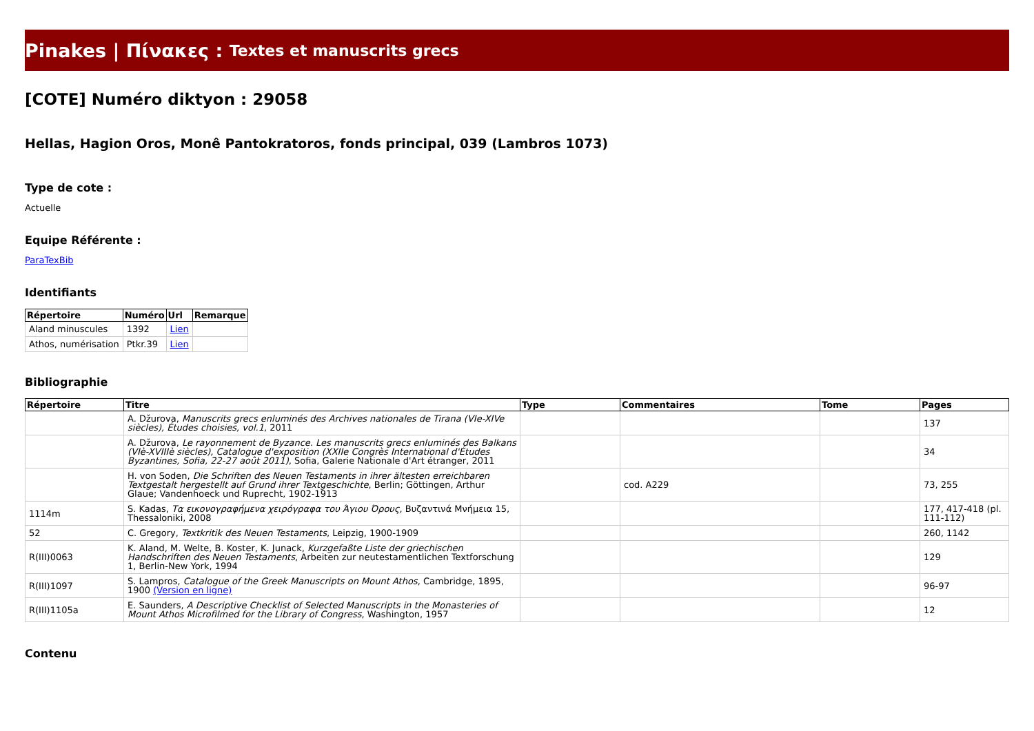Pinakes | Πίνακες : Textes et manuscrits grecs
[COTE] Numéro diktyon : 29058
Hellas, Hagion Oros, Monê Pantokratoros, fonds principal, 039 (Lambros 1073)
Type de cote :
Actuelle
Equipe Référente :
ParaTexBib
Identifiants
| Répertoire | Numéro | Url | Remarque |
| --- | --- | --- | --- |
| Aland minuscules | 1392 | Lien | |
| Athos, numérisation | Ptkr.39 | Lien | |
Bibliographie
| Répertoire | Titre | Type | Commentaires | Tome | Pages |
| --- | --- | --- | --- | --- | --- |
| | A. Džurova, Manuscrits grecs enluminés des Archives nationales de Tirana (VIe-XIVe siècles), Études choisies, vol.1 , 2011 | | | | 137 |
| | A. Džurova, Le rayonnement de Byzance. Les manuscrits grecs enluminés des Balkans (VIè-XVIIIè siècles), Catalogue d'exposition (XXIIe Congrès International d'Études Byzantines, Sofia, 22-27 août 2011) , Sofia, Galerie Nationale d'Art étranger, 2011 | | | | 34 |
| | H. von Soden, Die Schriften des Neuen Testaments in ihrer ältesten erreichbaren Textgestalt hergestellt auf Grund ihrer Textgeschichte , Berlin; Göttingen, Arthur Glaue; Vandenhoeck und Ruprecht, 1902-1913 | | cod. A229 | | 73, 255 |
| 1114m | S. Kadas, Τα εικονογραφήμενα χειρόγραφα του Άγιου Όρους , Βυζαντινά Μνήμεια 15, Thessaloniki, 2008 | | | | 177, 417-418 (pl. 111-112) |
| 52 | C. Gregory, Textkritik des Neuen Testaments , Leipzig, 1900-1909 | | | | 260, 1142 |
| R(III)0063 | K. Aland, M. Welte, B. Koster, K. Junack, Kurzgefaßte Liste der griechischen Handschriften des Neuen Testaments , Arbeiten zur neutestamentlichen Textforschung 1, Berlin-New York, 1994 | | | | 129 |
| R(III)1097 | S. Lampros, Catalogue of the Greek Manuscripts on Mount Athos , Cambridge, 1895, 1900 (Version en ligne) | | | | 96-97 |
| R(III)1105a | E. Saunders, A Descriptive Checklist of Selected Manuscripts in the Monasteries of Mount Athos Microfilmed for the Library of Congress , Washington, 1957 | | | | 12 |
Contenu